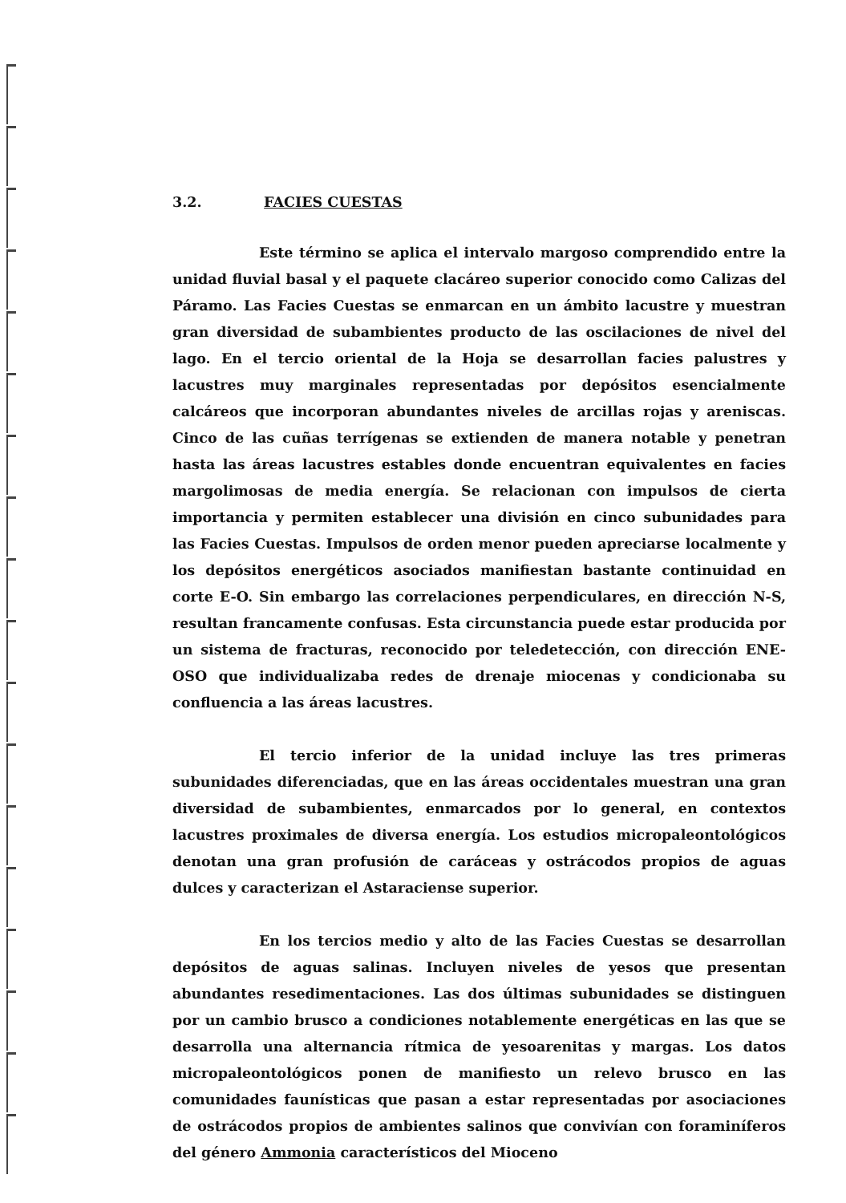3.2. FACIES CUESTAS
Este término se aplica el intervalo margoso comprendido entre la unidad fluvial basal y el paquete clacáreo superior conocido como Calizas del Páramo. Las Facies Cuestas se enmarcan en un ámbito lacustre y muestran gran diversidad de subambientes producto de las oscilaciones de nivel del lago. En el tercio oriental de la Hoja se desarrollan facies palustres y lacustres muy marginales representadas por depósitos esencialmente calcáreos que incorporan abundantes niveles de arcillas rojas y areniscas. Cinco de las cuñas terrígenas se extienden de manera notable y penetran hasta las áreas lacustres estables donde encuentran equivalentes en facies margolimosas de media energía. Se relacionan con impulsos de cierta importancia y permiten establecer una división en cinco subunidades para las Facies Cuestas. Impulsos de orden menor pueden apreciarse localmente y los depósitos energéticos asociados manifiestan bastante continuidad en corte E-O. Sin embargo las correlaciones perpendiculares, en dirección N-S, resultan francamente confusas. Esta circunstancia puede estar producida por un sistema de fracturas, reconocido por teledetección, con dirección ENE-OSO que individualizaba redes de drenaje miocenas y condicionaba su confluencia a las áreas lacustres.
El tercio inferior de la unidad incluye las tres primeras subunidades diferenciadas, que en las áreas occidentales muestran una gran diversidad de subambientes, enmarcados por lo general, en contextos lacustres proximales de diversa energía. Los estudios micropaleontológicos denotan una gran profusión de caráceas y ostrácodos propios de aguas dulces y caracterizan el Astaraciense superior.
En los tercios medio y alto de las Facies Cuestas se desarrollan depósitos de aguas salinas. Incluyen niveles de yesos que presentan abundantes resedimentaciones. Las dos últimas subunidades se distinguen por un cambio brusco a condiciones notablemente energéticas en las que se desarrolla una alternancia rítmica de yesoarenitas y margas. Los datos micropaleontológicos ponen de manifiesto un relevo brusco en las comunidades faunísticas que pasan a estar representadas por asociaciones de ostrácodos propios de ambientes salinos que convivían con foraminíferos del género Ammonia característicos del Mioceno